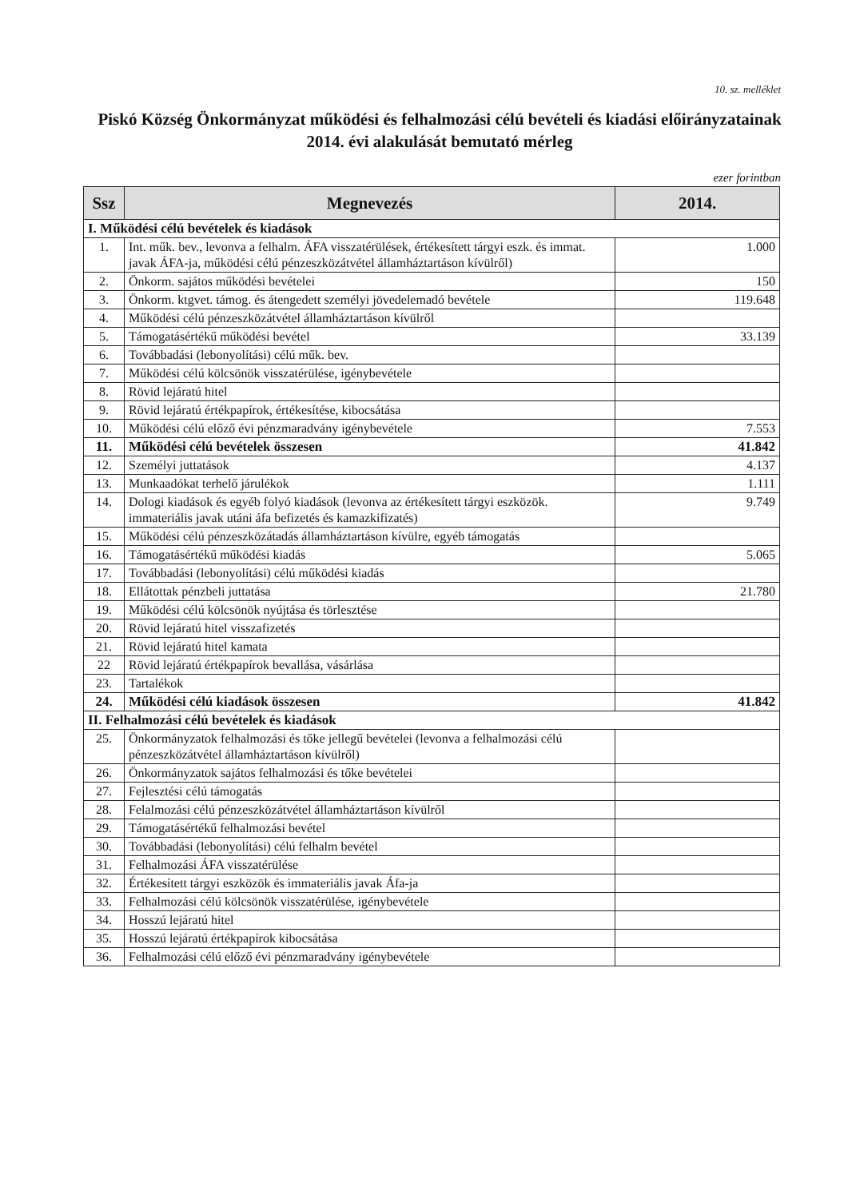10. sz. melléklet
Piskó Község Önkormányzat működési és felhalmozási célú bevételi és kiadási előirányzatainak 2014. évi alakulását bemutató mérleg
ezer forintban
| Ssz | Megnevezés | 2014. |
| --- | --- | --- |
| I. Működési célú bevételek és kiadások | | |
| 1. | Int. műk. bev., levonva a felhalm. ÁFA visszatérülések, értékesített tárgyi eszk. és immat. javak ÁFA-ja, működési célú pénzeszközátvétel államháztartáson kívülről) | 1.000 |
| 2. | Önkorm. sajátos működési bevételei | 150 |
| 3. | Önkorm. ktgvet. támog. és átengedett személyi jövedelemadó bevétele | 119.648 |
| 4. | Működési célú pénzeszközátvétel államháztartáson kívülről | |
| 5. | Támogatásértékű működési bevétel | 33.139 |
| 6. | Továbbadási (lebonyolítási) célú műk. bev. | |
| 7. | Működési célú kölcsönök visszatérülése, igénybevétele | |
| 8. | Rövid lejáratú hitel | |
| 9. | Rövid lejáratú értékpapírok, értékesítése, kibocsátása | |
| 10. | Működési célú előző évi pénzmaradvány igénybevétele | 7.553 |
| 11. | Működési célú bevételek összesen | 41.842 |
| 12. | Személyi juttatások | 4.137 |
| 13. | Munkaadókat terhelő járulékok | 1.111 |
| 14. | Dologi kiadások és egyéb folyó kiadások (levonva az értékesített tárgyi eszközök. immateriális javak utáni áfa befizetés és kamazkifizatés) | 9.749 |
| 15. | Működési célú pénzeszközátadás államháztartáson kívülre, egyéb támogatás | |
| 16. | Támogatásértékű működési kiadás | 5.065 |
| 17. | Továbbadási (lebonyolítási) célú működési kiadás | |
| 18. | Ellátottak pénzbeli juttatása | 21.780 |
| 19. | Működési célú kölcsönök nyújtása és törlesztése | |
| 20. | Rövid lejáratú hitel visszafizetés | |
| 21. | Rövid lejáratú hitel kamata | |
| 22 | Rövid lejáratú értékpapírok bevallása, vásárlása | |
| 23. | Tartalékok | |
| 24. | Működési célú kiadások összesen | 41.842 |
| II. Felhalmozási célú bevételek és kiadások | | |
| 25. | Önkormányzatok felhalmozási és tőke jellegű bevételei (levonva a felhalmozási célú pénzeszközátvétel államháztartáson kívülről) | |
| 26. | Önkormányzatok sajátos felhalmozási és tőke bevételei | |
| 27. | Fejlesztési célú támogatás | |
| 28. | Felalmozási célú pénzeszközátvétel államháztartáson kívülről | |
| 29. | Támogatásértékű felhalmozási bevétel | |
| 30. | Továbbadási (lebonyolítási) célú felhalm bevétel | |
| 31. | Felhalmozási ÁFA visszatérülése | |
| 32. | Értékesített tárgyi eszközök és immateriális javak Áfa-ja | |
| 33. | Felhalmozási célú kölcsönök visszatérülése, igénybevétele | |
| 34. | Hosszú lejáratú hitel | |
| 35. | Hosszú lejáratú értékpapírok kibocsátása | |
| 36. | Felhalmozási célú előző évi pénzmaradvány igénybevétele | |